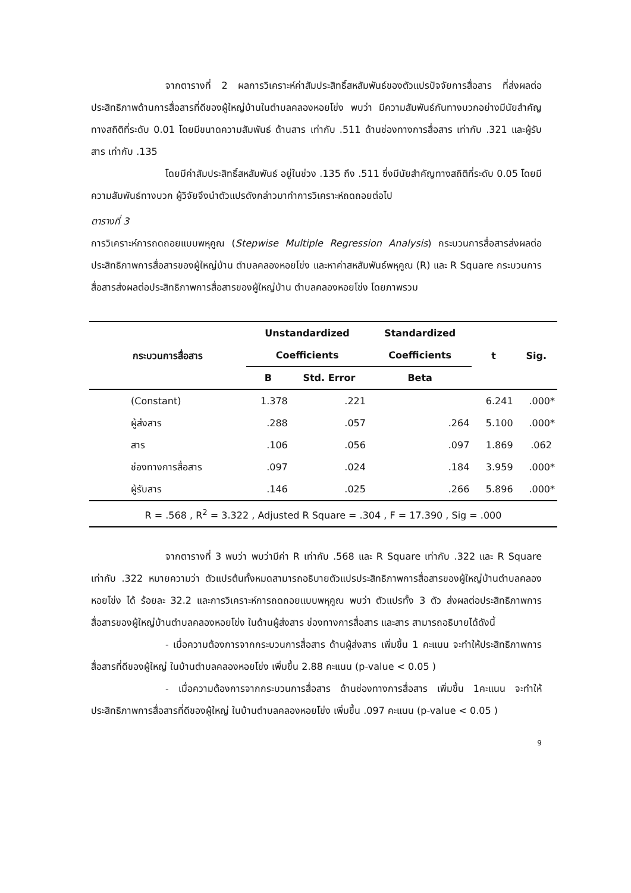จากตารางที่ 2 ผลการวิเคราะห์ค่าสัมประสิทธิ์สหสัมพันธ์ของตัวแปรปัจจัยการสื่อสาร ที่ส่งผลต่อประสิทธิภาพด้านการสื่อสารที่ดีของผู้ใหญ่บ้านในตำบลคลองหอยโข่ง พบว่า มีความสัมพันธ์กันทางบวกอย่างมีนัยสำคัญทางสถิติที่ระดับ 0.01 โดยมีขนาดความสัมพันธ์ ด้านสาร เท่ากับ .511 ด้านช่องทางการสื่อสาร เท่ากับ .321 และผู้รับสาร เท่ากับ .135
โดยมีค่าสัมประสิทธิ์สหสัมพันธ์ อยู่ในช่วง .135 ถึง .511 ซึ่งมีนัยสำคัญทางสถิติที่ระดับ 0.05 โดยมีความสัมพันธ์ทางบวก ผู้วิจัยจึงนำตัวแปรดังกล่าวมาทำการวิเคราะห์ถดถอยต่อไป
ตารางที่ 3
การวิเคราะห์การถดถอยแบบพหุคูณ (Stepwise Multiple Regression Analysis) กระบวนการสื่อสารส่งผลต่อประสิทธิภาพการสื่อสารของผู้ใหญ่บ้าน ตำบลคลองหอยโข่ง และหาค่าสหสัมพันธ์พหุคูณ (R) และ R Square กระบวนการสื่อสารส่งผลต่อประสิทธิภาพการสื่อสารของผู้ใหญ่บ้าน ตำบลคลองหอยโข่ง โดยภาพรวม
| กระบวนการสื่อสาร | Unstandardized Coefficients | | Standardized Coefficients | t | Sig. |
| --- | --- | --- | --- | --- | --- |
| | B | Std. Error | Beta | | |
| (Constant) | 1.378 | .221 | | 6.241 | .000* |
| ผู้ส่งสาร | .288 | .057 | .264 | 5.100 | .000* |
| สาร | .106 | .056 | .097 | 1.869 | .062 |
| ช่องทางการสื่อสาร | .097 | .024 | .184 | 3.959 | .000* |
| ผู้รับสาร | .146 | .025 | .266 | 5.896 | .000* |
| R = .568 , R<sup>2</sup> = 3.322 , Adjusted R Square = .304 , F = 17.390 , Sig = .000 | | | | | |
จากตารางที่ 3 พบว่า พบว่ามีค่า R เท่ากับ .568 และ R Square เท่ากับ .322 และ R Square เท่ากับ .322 หมายความว่า ตัวแปรต้นทั้งหมดสามารถอธิบายตัวแปรประสิทธิภาพการสื่อสารของผู้ใหญ่บ้านตำบลคลองหอยโข่ง ได้ ร้อยละ 32.2 และการวิเคราะห์การถดถอยแบบพหุคูณ พบว่า ตัวแปรทั้ง 3 ตัว ส่งผลต่อประสิทธิภาพการสื่อสารของผู้ใหญ่บ้านตำบลคลองหอยโข่ง ในด้านผู้ส่งสาร ช่องทางการสื่อสาร และสาร สามารถอธิบายได้ดังนี้
- เมื่อความต้องการจากกระบวนการสื่อสาร ด้านผู้ส่งสาร เพิ่มขึ้น 1 คะแนน จะทำให้ประสิทธิภาพการสื่อสารที่ดีของผู้ใหญ่ ในบ้านตำบลคลองหอยโข่ง เพิ่มขึ้น 2.88 คะแนน (p-value < 0.05 )
- เมื่อความต้องการจากกระบวนการสื่อสาร ด้านช่องทางการสื่อสาร เพิ่มขึ้น 1คะแนน จะทำให้ประสิทธิภาพการสื่อสารที่ดีของผู้ใหญ่ ในบ้านตำบลคลองหอยโข่ง เพิ่มขึ้น .097 คะแนน (p-value < 0.05 )
9